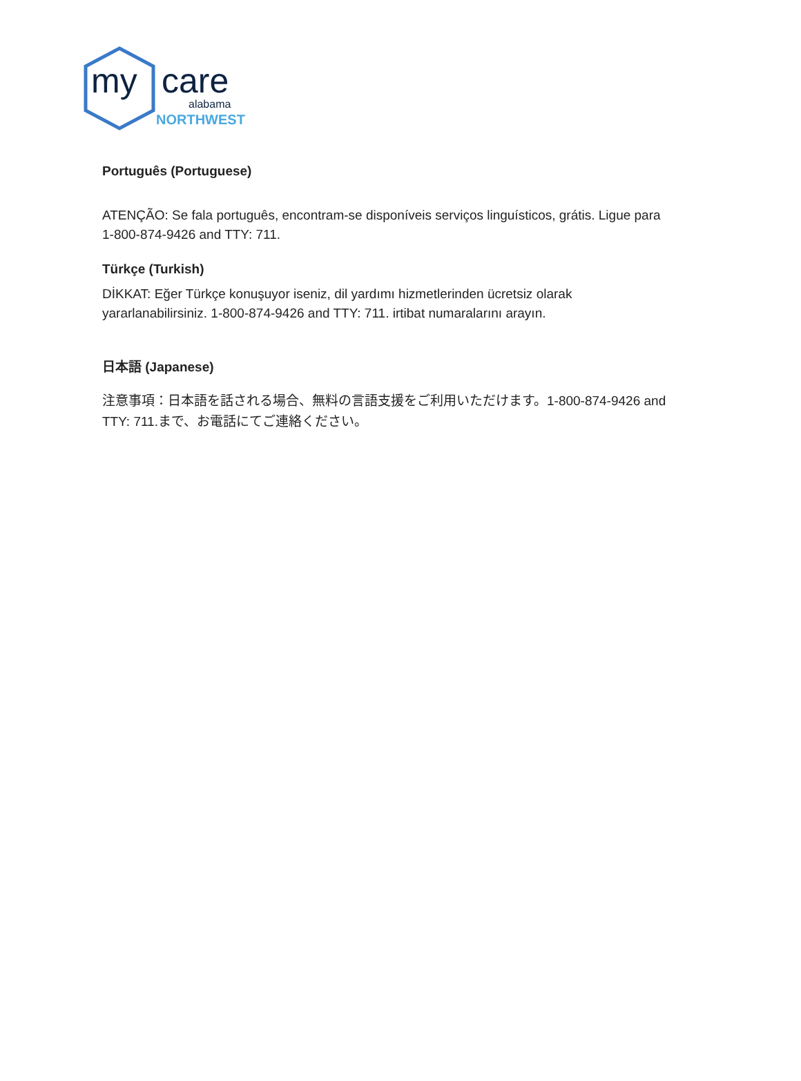my care
alabama
NORTHWEST
Português (Portuguese)
ATENÇÃO: Se fala português, encontram-se disponíveis serviços linguísticos, grátis. Ligue para 1-800-874-9426 and TTY: 711.
Türkçe (Turkish)
DİKKAT: Eğer Türkçe konuşuyor iseniz, dil yardımı hizmetlerinden ücretsiz olarak yararlanabilirsiniz. 1-800-874-9426 and TTY: 711. irtibat numaralarını arayın.
日本語 (Japanese)
注意事項：日本語を話される場合、無料の言語支援をご利用いただけます。1-800-874-9426 and TTY: 711.まで、お電話にてご連絡ください。